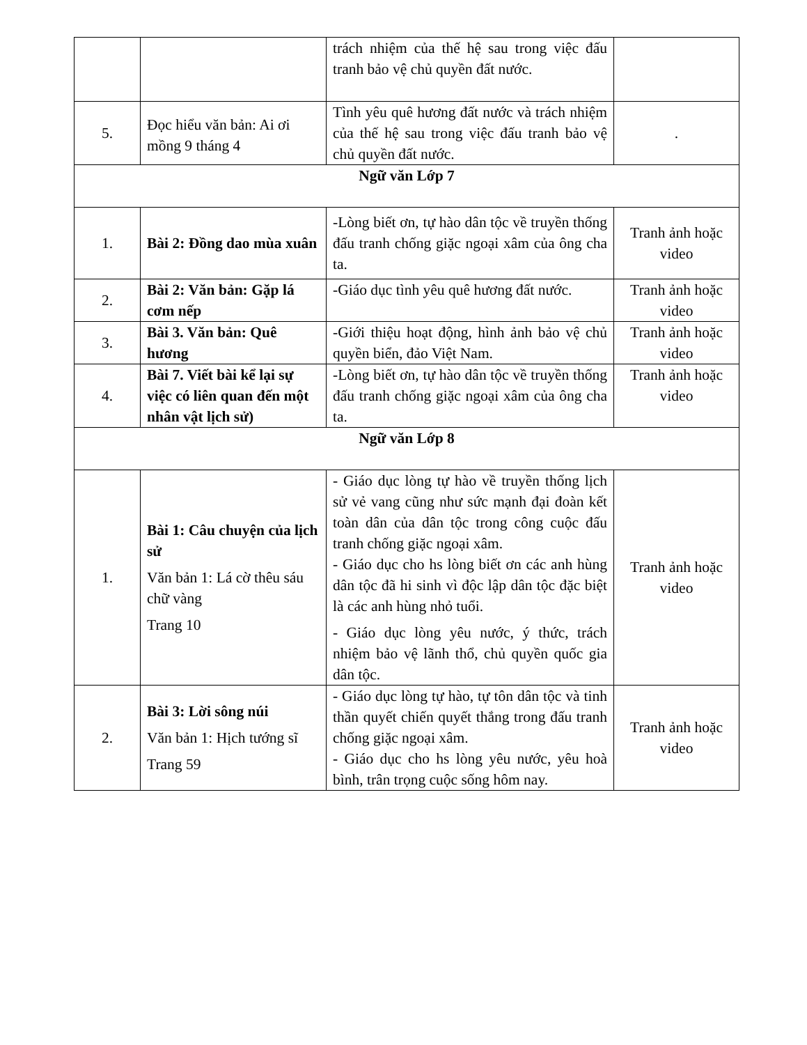| | | trách nhiệm của thế hệ sau trong việc đấu tranh bảo vệ chủ quyền đất nước. | |
| 5. | Đọc hiểu văn bản: Ai ơi mồng 9 tháng 4 | Tình yêu quê hương đất nước và trách nhiệm của thế hệ sau trong việc đấu tranh bảo vệ chủ quyền đất nước. | . |
| Ngữ văn Lớp 7 | | | |
| 1. | Bài 2: Đồng dao mùa xuân | -Lòng biết ơn, tự hào dân tộc về truyền thống đấu tranh chống giặc ngoại xâm của ông cha ta. | Tranh ảnh hoặc video |
| 2. | Bài 2: Văn bản: Gặp lá cơm nếp | -Giáo dục tình yêu quê hương đất nước. | Tranh ảnh hoặc video |
| 3. | Bài 3. Văn bản: Quê hương | -Giới thiệu hoạt động, hình ảnh bảo vệ chủ quyền biển, đảo Việt Nam. | Tranh ảnh hoặc video |
| 4. | Bài 7. Viết bài kể lại sự việc có liên quan đến một nhân vật lịch sử) | -Lòng biết ơn, tự hào dân tộc về truyền thống đấu tranh chống giặc ngoại xâm của ông cha ta. | Tranh ảnh hoặc video |
| Ngữ văn Lớp 8 | | | |
| 1. | Bài 1: Câu chuyện của lịch sử Văn bản 1: Lá cờ thêu sáu chữ vàng Trang 10 | - Giáo dục lòng tự hào về truyền thống lịch sử vẻ vang cũng như sức mạnh đại đoàn kết toàn dân của dân tộc trong công cuộc đấu tranh chống giặc ngoại xâm. - Giáo dục cho hs lòng biết ơn các anh hùng dân tộc đã hi sinh vì độc lập dân tộc đặc biệt là các anh hùng nhỏ tuổi. - Giáo dục lòng yêu nước, ý thức, trách nhiệm bảo vệ lãnh thổ, chủ quyền quốc gia dân tộc. | Tranh ảnh hoặc video |
| 2. | Bài 3: Lời sông núi Văn bản 1: Hịch tướng sĩ Trang 59 | - Giáo dục lòng tự hào, tự tôn dân tộc và tinh thần quyết chiến quyết thắng trong đấu tranh chống giặc ngoại xâm. - Giáo dục cho hs lòng yêu nước, yêu hoà bình, trân trọng cuộc sống hôm nay. | Tranh ảnh hoặc video |